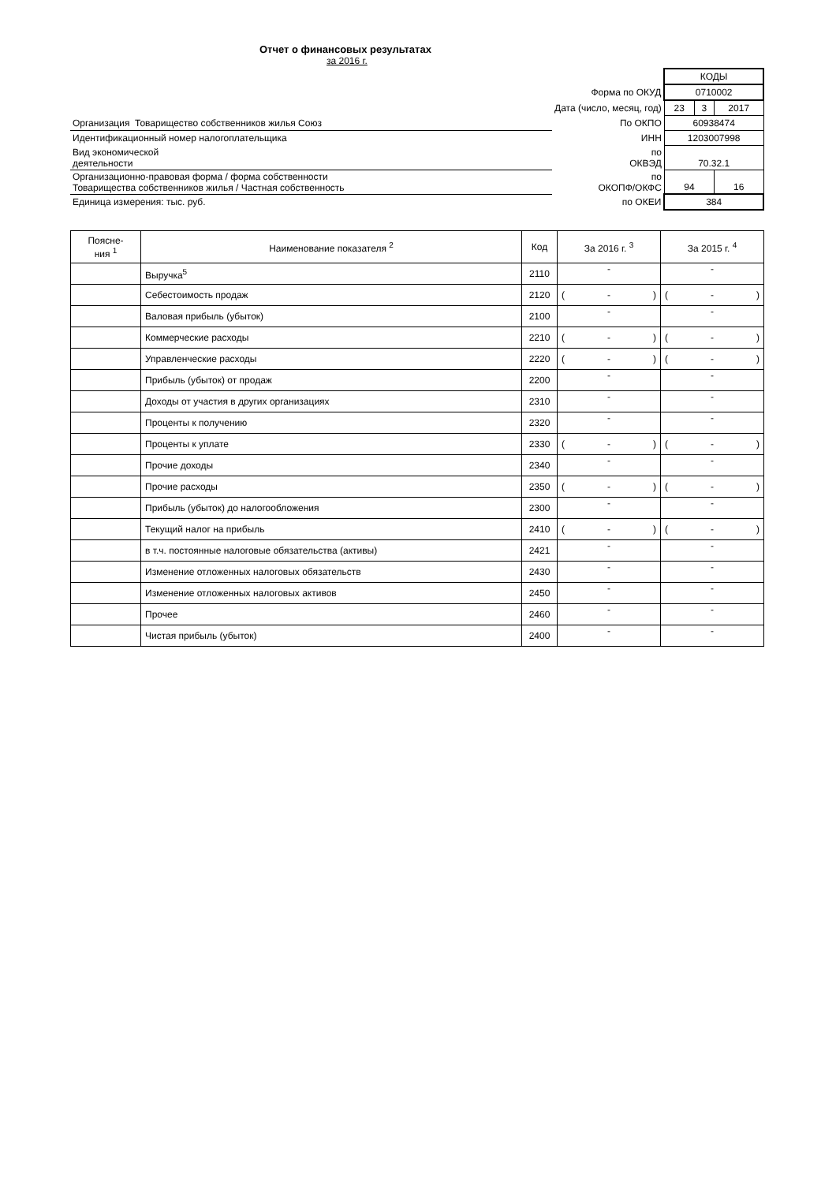Отчет о финансовых результатах
за 2016 г.
| | | КОДЫ | | |
| | Форма по ОКУД | 0710002 | | |
| | Дата (число, месяц, год) | 23 | 3 | 2017 |
| Организация Товарищество собственников жилья Союз | По ОКПО | 60938474 | | |
| Идентификационный номер налогоплательщика | ИНН | 1203007998 | | |
| Вид экономической деятельности | по ОКВЭД | 70.32.1 | | |
| Организационно-правовая форма / форма собственности Товарищества собственников жилья / Частная собственность | по ОКОПФ/ОКФС | 94 | | 16 |
| Единица измерения: тыс. руб. | по ОКЕИ | 384 | | |
| Поясне- ния <sup>1</sup> | Наименование показателя <sup>2</sup> | Код | За 2016 г. <sup>3</sup> | За 2015 г. <sup>4</sup> |
| --- | --- | --- | --- | --- |
| | Выручка<sup>5</sup> | 2110 | - | - |
| | Себестоимость продаж | 2120 | ( - ) | ( - ) |
| | Валовая прибыль (убыток) | 2100 | - | - |
| | Коммерческие расходы | 2210 | ( - ) | ( - ) |
| | Управленческие расходы | 2220 | ( - ) | ( - ) |
| | Прибыль (убыток) от продаж | 2200 | - | - |
| | Доходы от участия в других организациях | 2310 | - | - |
| | Проценты к получению | 2320 | - | - |
| | Проценты к уплате | 2330 | ( - ) | ( - ) |
| | Прочие доходы | 2340 | - | - |
| | Прочие расходы | 2350 | ( - ) | ( - ) |
| | Прибыль (убыток) до налогообложения | 2300 | - | - |
| | Текущий налог на прибыль | 2410 | ( - ) | ( - ) |
| | в т.ч. постоянные налоговые обязательства (активы) | 2421 | - | - |
| | Изменение отложенных налоговых обязательств | 2430 | - | - |
| | Изменение отложенных налоговых активов | 2450 | - | - |
| | Прочее | 2460 | - | - |
| | Чистая прибыль (убыток) | 2400 | - | - |